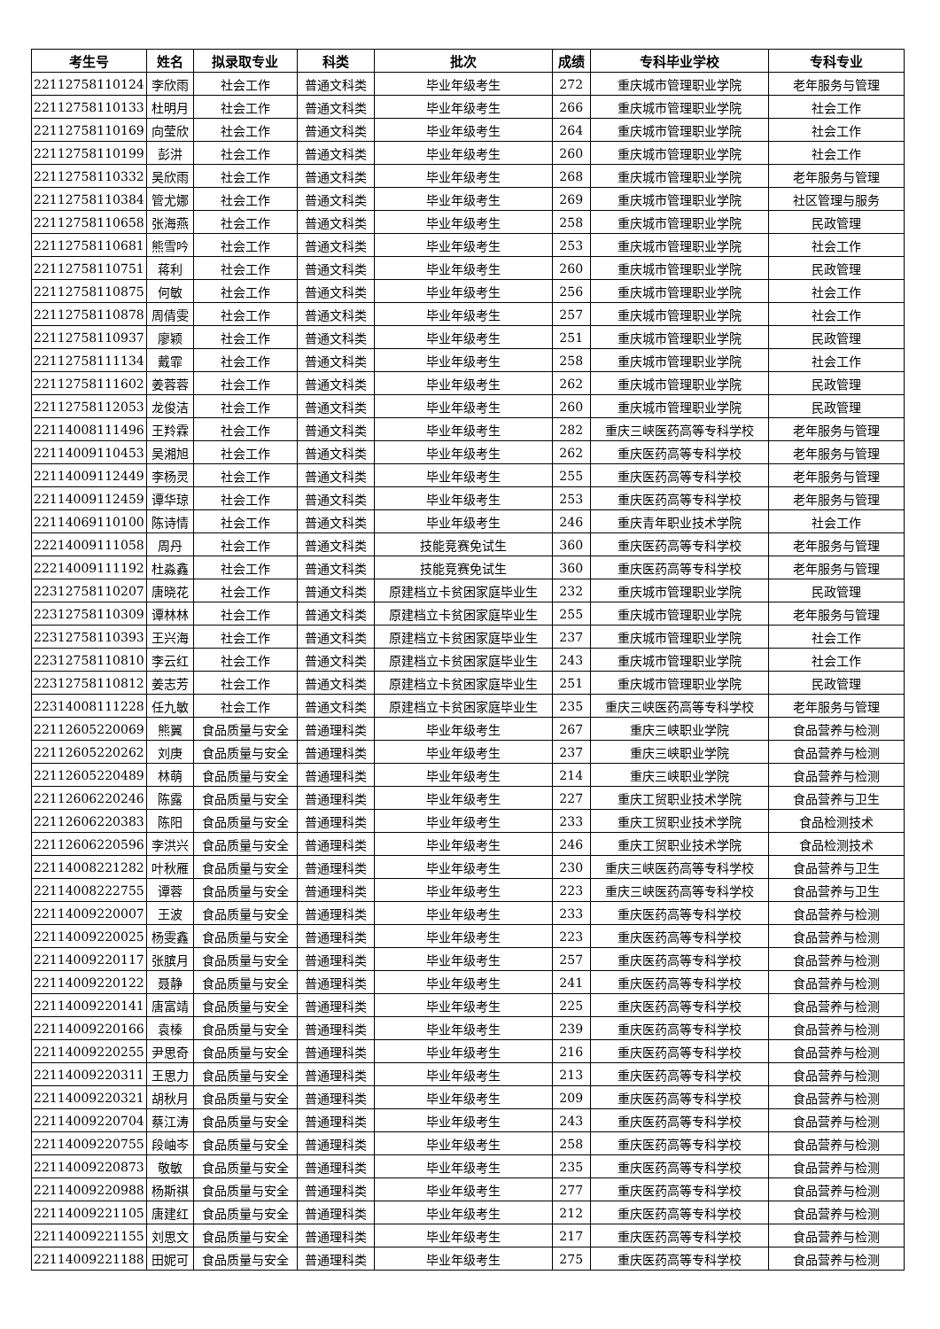| 考生号 | 姓名 | 拟录取专业 | 科类 | 批次 | 成绩 | 专科毕业学校 | 专科专业 |
| --- | --- | --- | --- | --- | --- | --- | --- |
| 22112758110124 | 李欣雨 | 社会工作 | 普通文科类 | 毕业年级考生 | 272 | 重庆城市管理职业学院 | 老年服务与管理 |
| 22112758110133 | 杜明月 | 社会工作 | 普通文科类 | 毕业年级考生 | 266 | 重庆城市管理职业学院 | 社会工作 |
| 22112758110169 | 向莹欣 | 社会工作 | 普通文科类 | 毕业年级考生 | 264 | 重庆城市管理职业学院 | 社会工作 |
| 22112758110199 | 彭汫 | 社会工作 | 普通文科类 | 毕业年级考生 | 260 | 重庆城市管理职业学院 | 社会工作 |
| 22112758110332 | 吴欣雨 | 社会工作 | 普通文科类 | 毕业年级考生 | 268 | 重庆城市管理职业学院 | 老年服务与管理 |
| 22112758110384 | 管尤娜 | 社会工作 | 普通文科类 | 毕业年级考生 | 269 | 重庆城市管理职业学院 | 社区管理与服务 |
| 22112758110658 | 张海燕 | 社会工作 | 普通文科类 | 毕业年级考生 | 258 | 重庆城市管理职业学院 | 民政管理 |
| 22112758110681 | 熊雪吟 | 社会工作 | 普通文科类 | 毕业年级考生 | 253 | 重庆城市管理职业学院 | 社会工作 |
| 22112758110751 | 蒋利 | 社会工作 | 普通文科类 | 毕业年级考生 | 260 | 重庆城市管理职业学院 | 民政管理 |
| 22112758110875 | 何敏 | 社会工作 | 普通文科类 | 毕业年级考生 | 256 | 重庆城市管理职业学院 | 社会工作 |
| 22112758110878 | 周倩雯 | 社会工作 | 普通文科类 | 毕业年级考生 | 257 | 重庆城市管理职业学院 | 社会工作 |
| 22112758110937 | 廖颖 | 社会工作 | 普通文科类 | 毕业年级考生 | 251 | 重庆城市管理职业学院 | 民政管理 |
| 22112758111134 | 戴霏 | 社会工作 | 普通文科类 | 毕业年级考生 | 258 | 重庆城市管理职业学院 | 社会工作 |
| 22112758111602 | 姜蓉蓉 | 社会工作 | 普通文科类 | 毕业年级考生 | 262 | 重庆城市管理职业学院 | 民政管理 |
| 22112758112053 | 龙俊洁 | 社会工作 | 普通文科类 | 毕业年级考生 | 260 | 重庆城市管理职业学院 | 民政管理 |
| 22114008111496 | 王羚霖 | 社会工作 | 普通文科类 | 毕业年级考生 | 282 | 重庆三峡医药高等专科学校 | 老年服务与管理 |
| 22114009110453 | 吴湘旭 | 社会工作 | 普通文科类 | 毕业年级考生 | 262 | 重庆医药高等专科学校 | 老年服务与管理 |
| 22114009112449 | 李杨灵 | 社会工作 | 普通文科类 | 毕业年级考生 | 255 | 重庆医药高等专科学校 | 老年服务与管理 |
| 22114009112459 | 谭华琼 | 社会工作 | 普通文科类 | 毕业年级考生 | 253 | 重庆医药高等专科学校 | 老年服务与管理 |
| 22114069110100 | 陈诗情 | 社会工作 | 普通文科类 | 毕业年级考生 | 246 | 重庆青年职业技术学院 | 社会工作 |
| 22214009111058 | 周丹 | 社会工作 | 普通文科类 | 技能竞赛免试生 | 360 | 重庆医药高等专科学校 | 老年服务与管理 |
| 22214009111192 | 杜淼鑫 | 社会工作 | 普通文科类 | 技能竞赛免试生 | 360 | 重庆医药高等专科学校 | 老年服务与管理 |
| 22312758110207 | 唐晓花 | 社会工作 | 普通文科类 | 原建档立卡贫困家庭毕业生 | 232 | 重庆城市管理职业学院 | 民政管理 |
| 22312758110309 | 谭林林 | 社会工作 | 普通文科类 | 原建档立卡贫困家庭毕业生 | 255 | 重庆城市管理职业学院 | 老年服务与管理 |
| 22312758110393 | 王兴海 | 社会工作 | 普通文科类 | 原建档立卡贫困家庭毕业生 | 237 | 重庆城市管理职业学院 | 社会工作 |
| 22312758110810 | 李云红 | 社会工作 | 普通文科类 | 原建档立卡贫困家庭毕业生 | 243 | 重庆城市管理职业学院 | 社会工作 |
| 22312758110812 | 姜志芳 | 社会工作 | 普通文科类 | 原建档立卡贫困家庭毕业生 | 251 | 重庆城市管理职业学院 | 民政管理 |
| 22314008111228 | 任九敏 | 社会工作 | 普通文科类 | 原建档立卡贫困家庭毕业生 | 235 | 重庆三峡医药高等专科学校 | 老年服务与管理 |
| 22112605220069 | 熊翼 | 食品质量与安全 | 普通理科类 | 毕业年级考生 | 267 | 重庆三峡职业学院 | 食品营养与检测 |
| 22112605220262 | 刘庚 | 食品质量与安全 | 普通理科类 | 毕业年级考生 | 237 | 重庆三峡职业学院 | 食品营养与检测 |
| 22112605220489 | 林萌 | 食品质量与安全 | 普通理科类 | 毕业年级考生 | 214 | 重庆三峡职业学院 | 食品营养与检测 |
| 22112606220246 | 陈露 | 食品质量与安全 | 普通理科类 | 毕业年级考生 | 227 | 重庆工贸职业技术学院 | 食品营养与卫生 |
| 22112606220383 | 陈阳 | 食品质量与安全 | 普通理科类 | 毕业年级考生 | 233 | 重庆工贸职业技术学院 | 食品检测技术 |
| 22112606220596 | 李洪兴 | 食品质量与安全 | 普通理科类 | 毕业年级考生 | 246 | 重庆工贸职业技术学院 | 食品检测技术 |
| 22114008221282 | 叶秋雁 | 食品质量与安全 | 普通理科类 | 毕业年级考生 | 230 | 重庆三峡医药高等专科学校 | 食品营养与卫生 |
| 22114008222755 | 谭蓉 | 食品质量与安全 | 普通理科类 | 毕业年级考生 | 223 | 重庆三峡医药高等专科学校 | 食品营养与卫生 |
| 22114009220007 | 王波 | 食品质量与安全 | 普通理科类 | 毕业年级考生 | 233 | 重庆医药高等专科学校 | 食品营养与检测 |
| 22114009220025 | 杨雯鑫 | 食品质量与安全 | 普通理科类 | 毕业年级考生 | 223 | 重庆医药高等专科学校 | 食品营养与检测 |
| 22114009220117 | 张膑月 | 食品质量与安全 | 普通理科类 | 毕业年级考生 | 257 | 重庆医药高等专科学校 | 食品营养与检测 |
| 22114009220122 | 聂静 | 食品质量与安全 | 普通理科类 | 毕业年级考生 | 241 | 重庆医药高等专科学校 | 食品营养与检测 |
| 22114009220141 | 唐富靖 | 食品质量与安全 | 普通理科类 | 毕业年级考生 | 225 | 重庆医药高等专科学校 | 食品营养与检测 |
| 22114009220166 | 袁榛 | 食品质量与安全 | 普通理科类 | 毕业年级考生 | 239 | 重庆医药高等专科学校 | 食品营养与检测 |
| 22114009220255 | 尹思奇 | 食品质量与安全 | 普通理科类 | 毕业年级考生 | 216 | 重庆医药高等专科学校 | 食品营养与检测 |
| 22114009220311 | 王思力 | 食品质量与安全 | 普通理科类 | 毕业年级考生 | 213 | 重庆医药高等专科学校 | 食品营养与检测 |
| 22114009220321 | 胡秋月 | 食品质量与安全 | 普通理科类 | 毕业年级考生 | 209 | 重庆医药高等专科学校 | 食品营养与检测 |
| 22114009220704 | 蔡江涛 | 食品质量与安全 | 普通理科类 | 毕业年级考生 | 243 | 重庆医药高等专科学校 | 食品营养与检测 |
| 22114009220755 | 段岫岑 | 食品质量与安全 | 普通理科类 | 毕业年级考生 | 258 | 重庆医药高等专科学校 | 食品营养与检测 |
| 22114009220873 | 敬敏 | 食品质量与安全 | 普通理科类 | 毕业年级考生 | 235 | 重庆医药高等专科学校 | 食品营养与检测 |
| 22114009220988 | 杨斯祺 | 食品质量与安全 | 普通理科类 | 毕业年级考生 | 277 | 重庆医药高等专科学校 | 食品营养与检测 |
| 22114009221105 | 唐建红 | 食品质量与安全 | 普通理科类 | 毕业年级考生 | 212 | 重庆医药高等专科学校 | 食品营养与检测 |
| 22114009221155 | 刘思文 | 食品质量与安全 | 普通理科类 | 毕业年级考生 | 217 | 重庆医药高等专科学校 | 食品营养与检测 |
| 22114009221188 | 田妮可 | 食品质量与安全 | 普通理科类 | 毕业年级考生 | 275 | 重庆医药高等专科学校 | 食品营养与检测 |